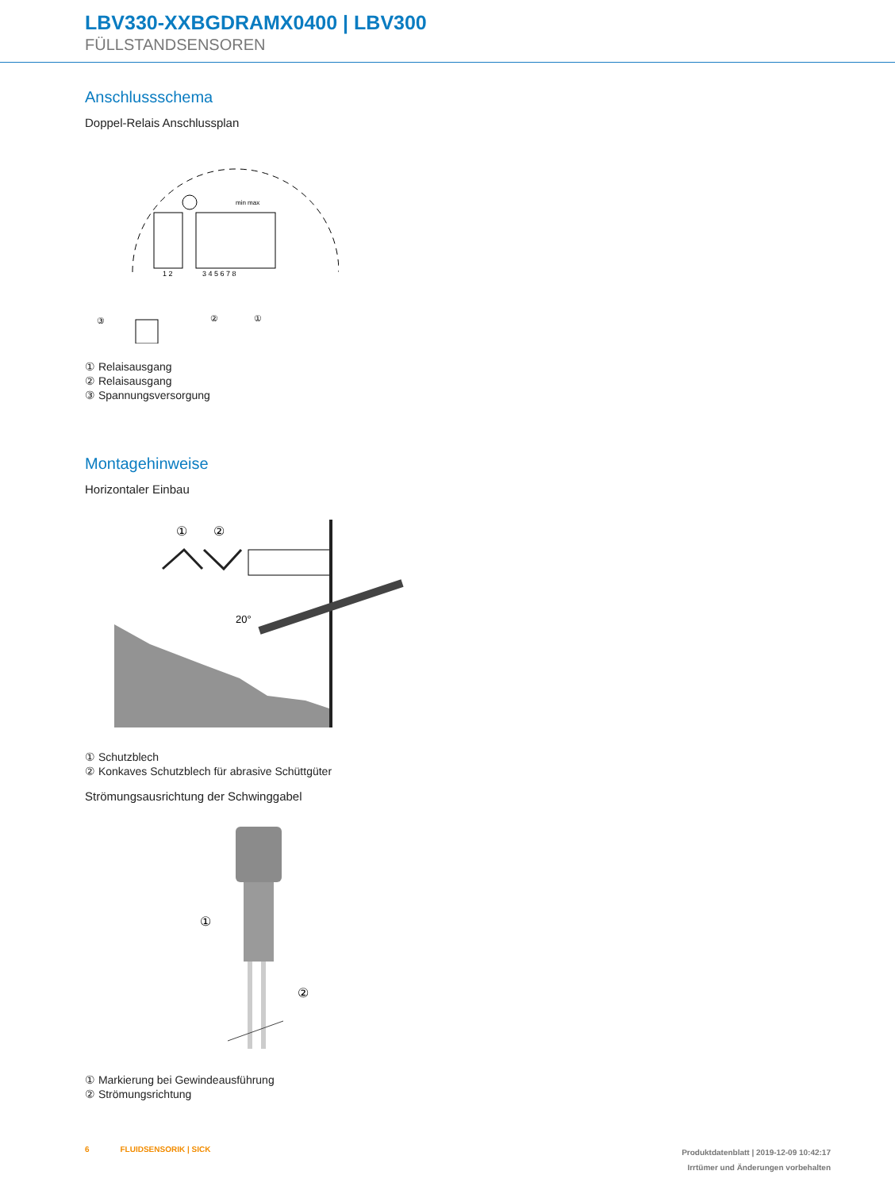LBV330-XXBGDRAMX0400 | LBV300
FÜLLSTANDSENSOREN
Anschlussschema
Doppel-Relais Anschlussplan
1 2
3 4 5 6 7 8
min max
③
②
①
① Relaisausgang
② Relaisausgang
③ Spannungsversorgung
Montagehinweise
Horizontaler Einbau
①
②
20°
① Schutzblech
② Konkaves Schutzblech für abrasive Schüttgüter
Strömungsausrichtung der Schwinggabel
①
②
① Markierung bei Gewindeausführung
② Strömungsrichtung
6 FLUIDSENSORIK | SICK Produktdatenblatt | 2019-12-09 10:42:17
Irrtümer und Änderungen vorbehalten